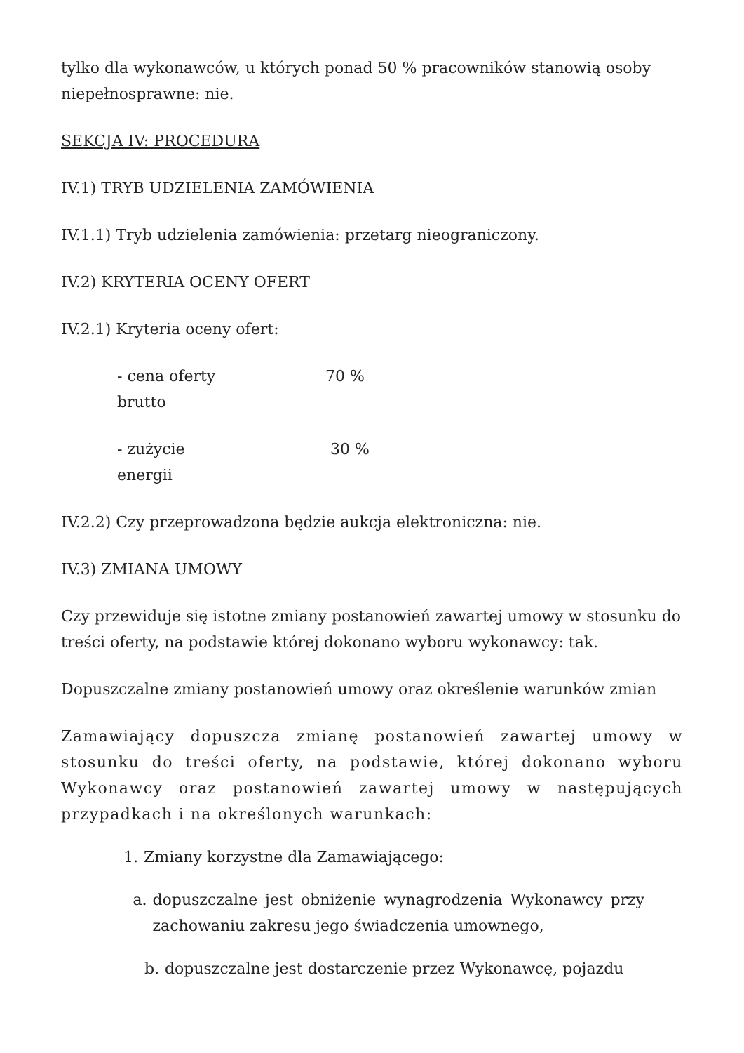tylko dla wykonawców, u których ponad 50 % pracowników stanowią osoby niepełnosprawne: nie.
SEKCJA IV: PROCEDURA
IV.1) TRYB UDZIELENIA ZAMÓWIENIA
IV.1.1) Tryb udzielenia zamówienia: przetarg nieograniczony.
IV.2) KRYTERIA OCENY OFERT
IV.2.1) Kryteria oceny ofert:
- cena oferty brutto 70 %
- zużycie energii 30 %
IV.2.2) Czy przeprowadzona będzie aukcja elektroniczna: nie.
IV.3) ZMIANA UMOWY
Czy przewiduje się istotne zmiany postanowień zawartej umowy w stosunku do treści oferty, na podstawie której dokonano wyboru wykonawcy: tak.
Dopuszczalne zmiany postanowień umowy oraz określenie warunków zmian
Zamawiający dopuszcza zmianę postanowień zawartej umowy w stosunku do treści oferty, na podstawie, której dokonano wyboru Wykonawcy oraz postanowień zawartej umowy w następujących przypadkach i na określonych warunkach:
1. Zmiany korzystne dla Zamawiającego:
a. dopuszczalne jest obniżenie wynagrodzenia Wykonawcy przy zachowaniu zakresu jego świadczenia umownego,
b. dopuszczalne jest dostarczenie przez Wykonawcę, pojazdu